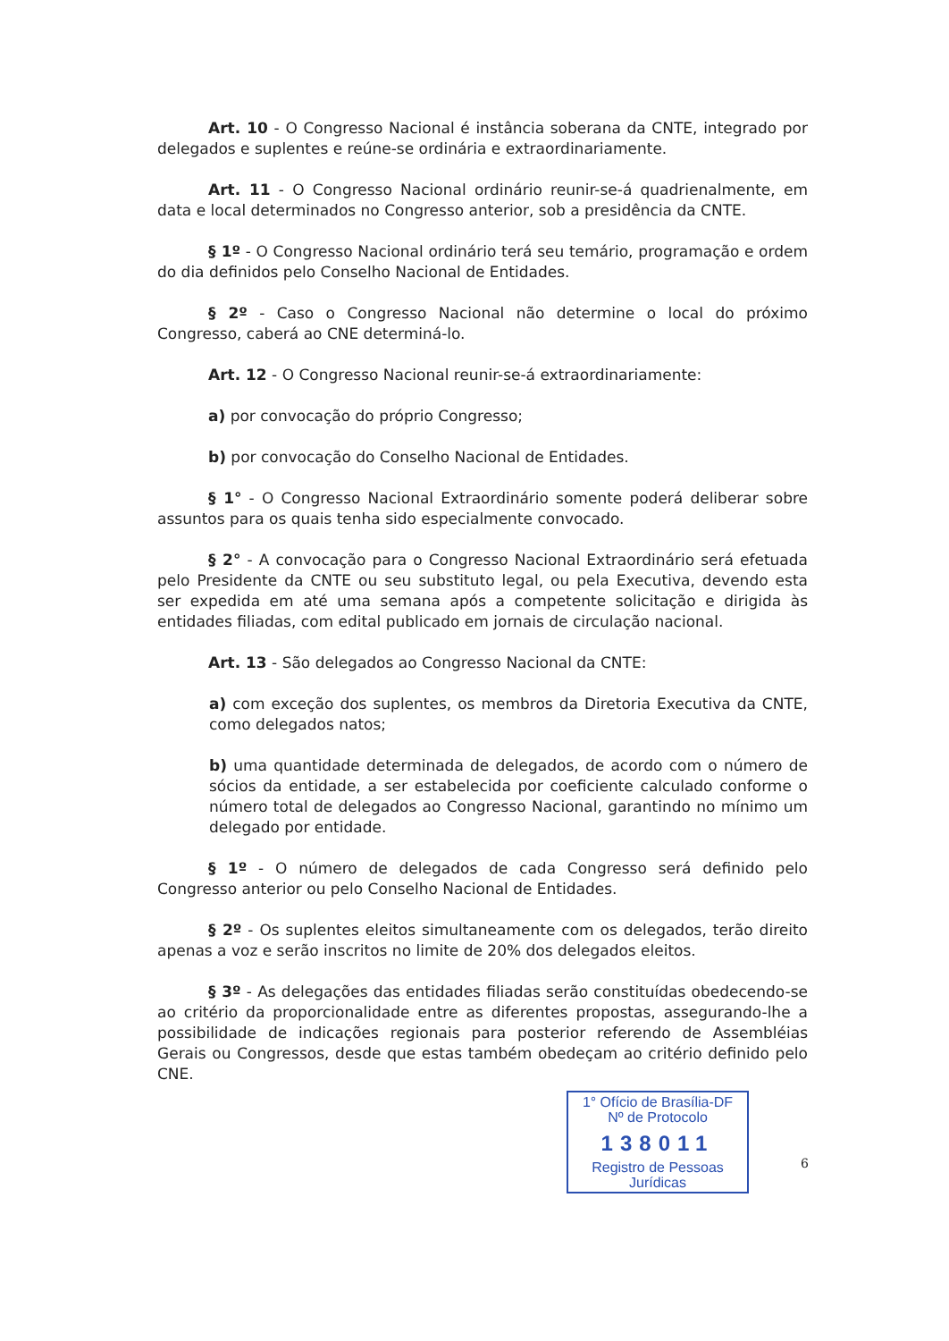Art. 10 - O Congresso Nacional é instância soberana da CNTE, integrado por delegados e suplentes e reúne-se ordinária e extraordinariamente.
Art. 11 - O Congresso Nacional ordinário reunir-se-á quadrienalmente, em data e local determinados no Congresso anterior, sob a presidência da CNTE.
§ 1º - O Congresso Nacional ordinário terá seu temário, programação e ordem do dia definidos pelo Conselho Nacional de Entidades.
§ 2º - Caso o Congresso Nacional não determine o local do próximo Congresso, caberá ao CNE determiná-lo.
Art. 12 - O Congresso Nacional reunir-se-á extraordinariamente:
a) por convocação do próprio Congresso;
b) por convocação do Conselho Nacional de Entidades.
§ 1° - O Congresso Nacional Extraordinário somente poderá deliberar sobre assuntos para os quais tenha sido especialmente convocado.
§ 2° - A convocação para o Congresso Nacional Extraordinário será efetuada pelo Presidente da CNTE ou seu substituto legal, ou pela Executiva, devendo esta ser expedida em até uma semana após a competente solicitação e dirigida às entidades filiadas, com edital publicado em jornais de circulação nacional.
Art. 13 - São delegados ao Congresso Nacional da CNTE:
a) com exceção dos suplentes, os membros da Diretoria Executiva da CNTE, como delegados natos;
b) uma quantidade determinada de delegados, de acordo com o número de sócios da entidade, a ser estabelecida por coeficiente calculado conforme o número total de delegados ao Congresso Nacional, garantindo no mínimo um delegado por entidade.
§ 1º - O número de delegados de cada Congresso será definido pelo Congresso anterior ou pelo Conselho Nacional de Entidades.
§ 2º - Os suplentes eleitos simultaneamente com os delegados, terão direito apenas a voz e serão inscritos no limite de 20% dos delegados eleitos.
§ 3º - As delegações das entidades filiadas serão constituídas obedecendo-se ao critério da proporcionalidade entre as diferentes propostas, assegurando-lhe a possibilidade de indicações regionais para posterior referendo de Assembléias Gerais ou Congressos, desde que estas também obedeçam ao critério definido pelo CNE.
1° Ofício de Brasília-DF
Nº de Protocolo
138011
Registro de Pessoas Jurídicas
6